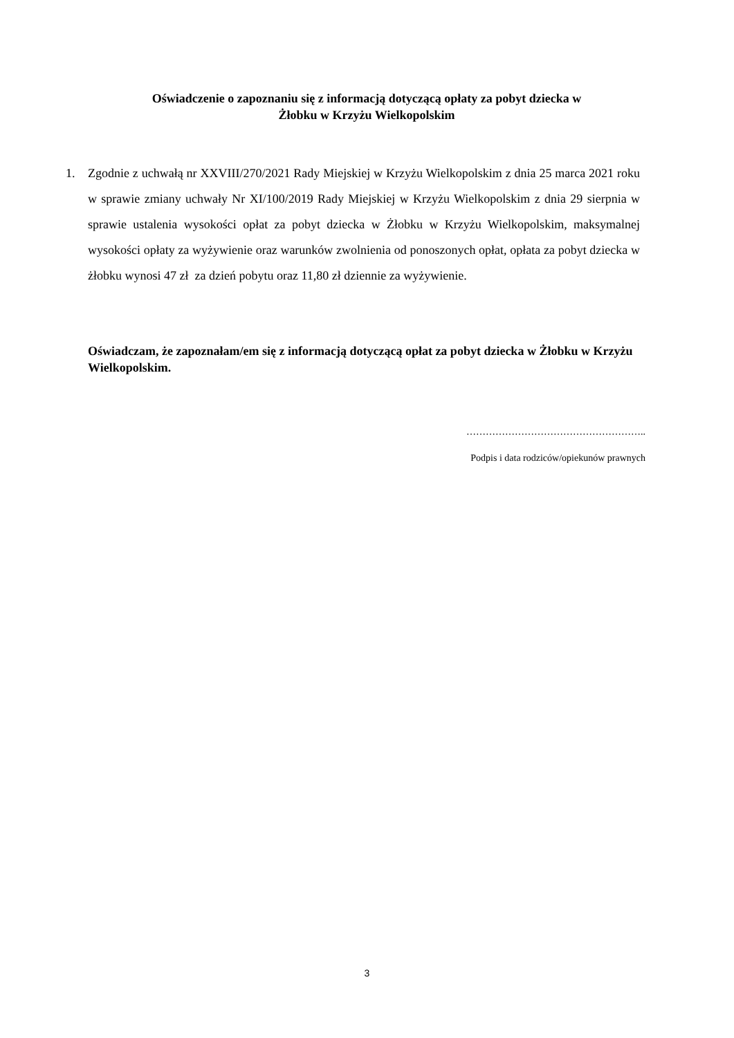Oświadczenie o zapoznaniu się z informacją dotyczącą opłaty za pobyt dziecka w
Żłobku w Krzyżu Wielkopolskim
1. Zgodnie z uchwałą nr XXVIII/270/2021 Rady Miejskiej w Krzyżu Wielkopolskim z dnia 25 marca 2021 roku w sprawie zmiany uchwały Nr XI/100/2019 Rady Miejskiej w Krzyżu Wielkopolskim z dnia 29 sierpnia w sprawie ustalenia wysokości opłat za pobyt dziecka w Żłobku w Krzyżu Wielkopolskim, maksymalnej wysokości opłaty za wyżywienie oraz warunków zwolnienia od ponoszonych opłat, opłata za pobyt dziecka w żłobku wynosi 47 zł za dzień pobytu oraz 11,80 zł dziennie za wyżywienie.
Oświadczam, że zapoznałam/em się z informacją dotyczącą opłat za pobyt dziecka w Żłobku w Krzyżu Wielkopolskim.
………………………………………………..
Podpis i data rodziców/opiekunów prawnych
3